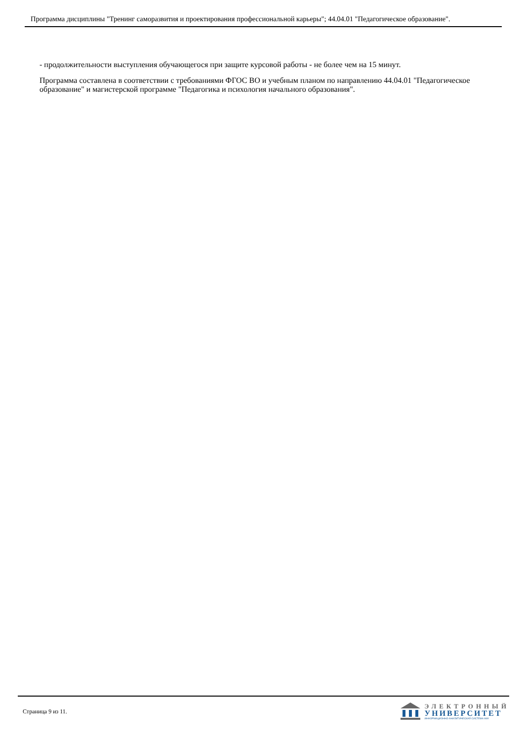Программа дисциплины "Тренинг саморазвития и проектирования профессиональной карьеры"; 44.04.01 "Педагогическое образование".
- продолжительности выступления обучающегося при защите курсовой работы - не более чем на 15 минут.
Программа составлена в соответствии с требованиями ФГОС ВО и учебным планом по направлению 44.04.01 "Педагогическое образование" и магистерской программе "Педагогика и психология начального образования".
Страница 9 из 11.
ЭЛЕКТРОННЫЙ
УНИВЕРСИТЕТ
ИНФОРМАЦИОННО-АНАЛИТИЧЕСКАЯ СИСТЕМА КФУ